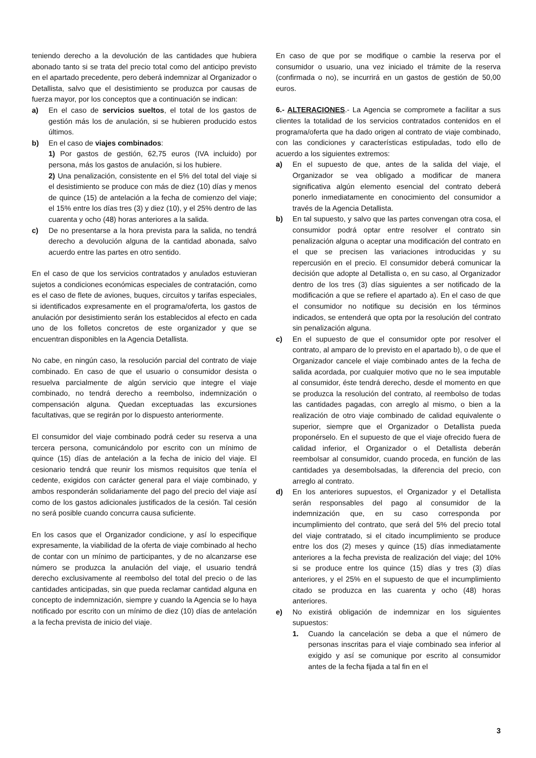teniendo derecho a la devolución de las cantidades que hubiera abonado tanto si se trata del precio total como del anticipo previsto en el apartado precedente, pero deberá indemnizar al Organizador o Detallista, salvo que el desistimiento se produzca por causas de fuerza mayor, por los conceptos que a continuación se indican:
a) En el caso de servicios sueltos, el total de los gastos de gestión más los de anulación, si se hubieren producido estos últimos.
b) En el caso de viajes combinados:
1) Por gastos de gestión, 62,75 euros (IVA incluido) por persona, más los gastos de anulación, si los hubiere.
2) Una penalización, consistente en el 5% del total del viaje si el desistimiento se produce con más de diez (10) días y menos de quince (15) de antelación a la fecha de comienzo del viaje; el 15% entre los días tres (3) y diez (10), y el 25% dentro de las cuarenta y ocho (48) horas anteriores a la salida.
c) De no presentarse a la hora prevista para la salida, no tendrá derecho a devolución alguna de la cantidad abonada, salvo acuerdo entre las partes en otro sentido.
En el caso de que los servicios contratados y anulados estuvieran sujetos a condiciones económicas especiales de contratación, como es el caso de flete de aviones, buques, circuitos y tarifas especiales, si identificados expresamente en el programa/oferta, los gastos de anulación por desistimiento serán los establecidos al efecto en cada uno de los folletos concretos de este organizador y que se encuentran disponibles en la Agencia Detallista.
No cabe, en ningún caso, la resolución parcial del contrato de viaje combinado. En caso de que el usuario o consumidor desista o resuelva parcialmente de algún servicio que integre el viaje combinado, no tendrá derecho a reembolso, indemnización o compensación alguna. Quedan exceptuadas las excursiones facultativas, que se regirán por lo dispuesto anteriormente.
El consumidor del viaje combinado podrá ceder su reserva a una tercera persona, comunicándolo por escrito con un mínimo de quince (15) días de antelación a la fecha de inicio del viaje. El cesionario tendrá que reunir los mismos requisitos que tenía el cedente, exigidos con carácter general para el viaje combinado, y ambos responderán solidariamente del pago del precio del viaje así como de los gastos adicionales justificados de la cesión. Tal cesión no será posible cuando concurra causa suficiente.
En los casos que el Organizador condicione, y así lo especifique expresamente, la viabilidad de la oferta de viaje combinado al hecho de contar con un mínimo de participantes, y de no alcanzarse ese número se produzca la anulación del viaje, el usuario tendrá derecho exclusivamente al reembolso del total del precio o de las cantidades anticipadas, sin que pueda reclamar cantidad alguna en concepto de indemnización, siempre y cuando la Agencia se lo haya notificado por escrito con un mínimo de diez (10) días de antelación a la fecha prevista de inicio del viaje.
En caso de que por se modifique o cambie la reserva por el consumidor o usuario, una vez iniciado el trámite de la reserva (confirmada o no), se incurrirá en un gastos de gestión de 50,00 euros.
6.- ALTERACIONES.- La Agencia se compromete a facilitar a sus clientes la totalidad de los servicios contratados contenidos en el programa/oferta que ha dado origen al contrato de viaje combinado, con las condiciones y características estipuladas, todo ello de acuerdo a los siguientes extremos:
a) En el supuesto de que, antes de la salida del viaje, el Organizador se vea obligado a modificar de manera significativa algún elemento esencial del contrato deberá ponerlo inmediatamente en conocimiento del consumidor a través de la Agencia Detallista.
b) En tal supuesto, y salvo que las partes convengan otra cosa, el consumidor podrá optar entre resolver el contrato sin penalización alguna o aceptar una modificación del contrato en el que se precisen las variaciones introducidas y su repercusión en el precio. El consumidor deberá comunicar la decisión que adopte al Detallista o, en su caso, al Organizador dentro de los tres (3) días siguientes a ser notificado de la modificación a que se refiere el apartado a). En el caso de que el consumidor no notifique su decisión en los términos indicados, se entenderá que opta por la resolución del contrato sin penalización alguna.
c) En el supuesto de que el consumidor opte por resolver el contrato, al amparo de lo previsto en el apartado b), o de que el Organizador cancele el viaje combinado antes de la fecha de salida acordada, por cualquier motivo que no le sea imputable al consumidor, éste tendrá derecho, desde el momento en que se produzca la resolución del contrato, al reembolso de todas las cantidades pagadas, con arreglo al mismo, o bien a la realización de otro viaje combinado de calidad equivalente o superior, siempre que el Organizador o Detallista pueda proponérselo. En el supuesto de que el viaje ofrecido fuera de calidad inferior, el Organizador o el Detallista deberán reembolsar al consumidor, cuando proceda, en función de las cantidades ya desembolsadas, la diferencia del precio, con arreglo al contrato.
d) En los anteriores supuestos, el Organizador y el Detallista serán responsables del pago al consumidor de la indemnización que, en su caso corresponda por incumplimiento del contrato, que será del 5% del precio total del viaje contratado, si el citado incumplimiento se produce entre los dos (2) meses y quince (15) días inmediatamente anteriores a la fecha prevista de realización del viaje; del 10% si se produce entre los quince (15) días y tres (3) días anteriores, y el 25% en el supuesto de que el incumplimiento citado se produzca en las cuarenta y ocho (48) horas anteriores.
e) No existirá obligación de indemnizar en los siguientes supuestos:
1. Cuando la cancelación se deba a que el número de personas inscritas para el viaje combinado sea inferior al exigido y así se comunique por escrito al consumidor antes de la fecha fijada a tal fin en el
3